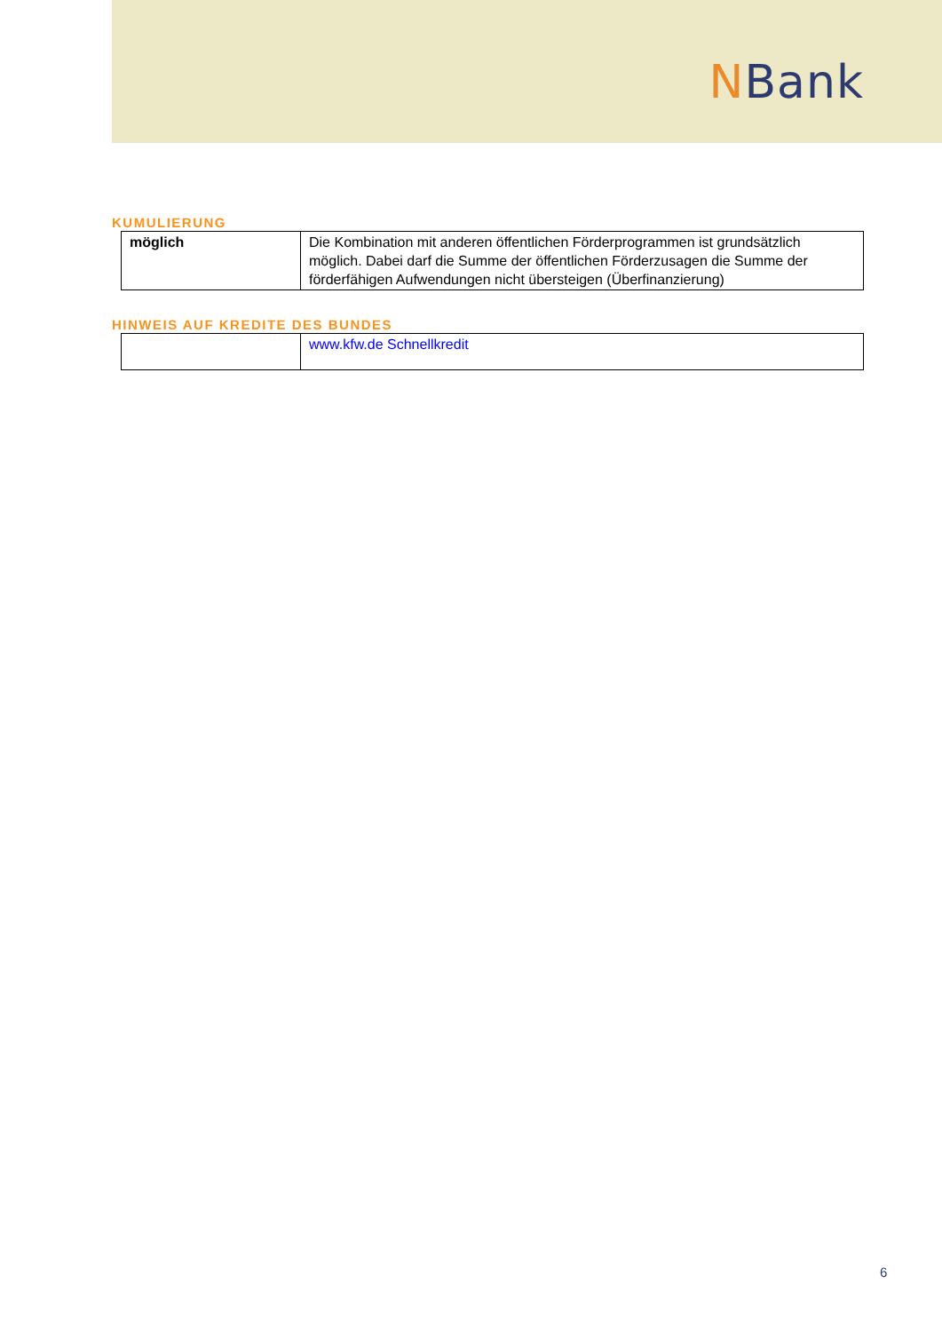NBank
KUMULIERUNG
| möglich | Die Kombination mit anderen öffentlichen Förderprogrammen ist grundsätzlich möglich. Dabei darf die Summe der öffentlichen Förderzusagen die Summe der förderfähigen Aufwendungen nicht übersteigen (Überfinanzierung) |
HINWEIS AUF KREDITE DES BUNDES
| | www.kfw.de Schnellkredit |
6